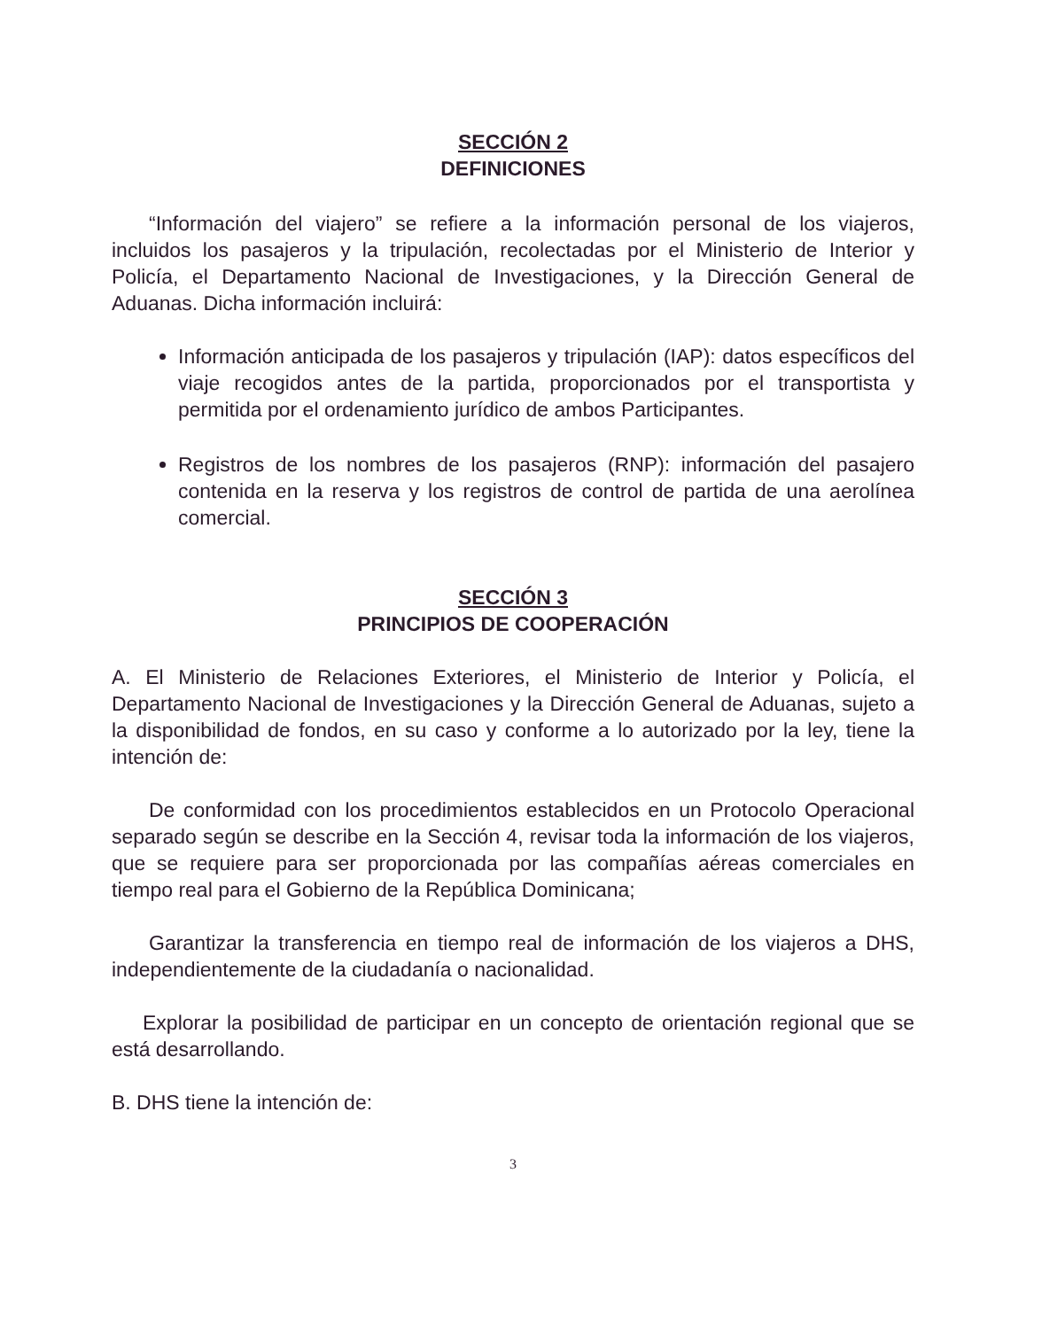SECCIÓN 2
DEFINICIONES
“Información del viajero” se refiere a la información personal de los viajeros, incluidos los pasajeros y la tripulación, recolectadas por el Ministerio de Interior y Policía, el Departamento Nacional de Investigaciones, y la Dirección General de Aduanas. Dicha información incluirá:
Información anticipada de los pasajeros y tripulación (IAP): datos específicos del viaje recogidos antes de la partida, proporcionados por el transportista y permitida por el ordenamiento jurídico de ambos Participantes.
Registros de los nombres de los pasajeros (RNP): información del pasajero contenida en la reserva y los registros de control de partida de una aerolínea comercial.
SECCIÓN 3
PRINCIPIOS DE COOPERACIÓN
A. El Ministerio de Relaciones Exteriores, el Ministerio de Interior y Policía, el Departamento Nacional de Investigaciones y la Dirección General de Aduanas, sujeto a la disponibilidad de fondos, en su caso y conforme a lo autorizado por la ley, tiene la intención de:
De conformidad con los procedimientos establecidos en un Protocolo Operacional separado según se describe en la Sección 4, revisar toda la información de los viajeros, que se requiere para ser proporcionada por las compañías aéreas comerciales en tiempo real para el Gobierno de la República Dominicana;
Garantizar la transferencia en tiempo real de información de los viajeros a DHS, independientemente de la ciudadanía o nacionalidad.
Explorar la posibilidad de participar en un concepto de orientación regional que se está desarrollando.
B. DHS tiene la intención de:
3